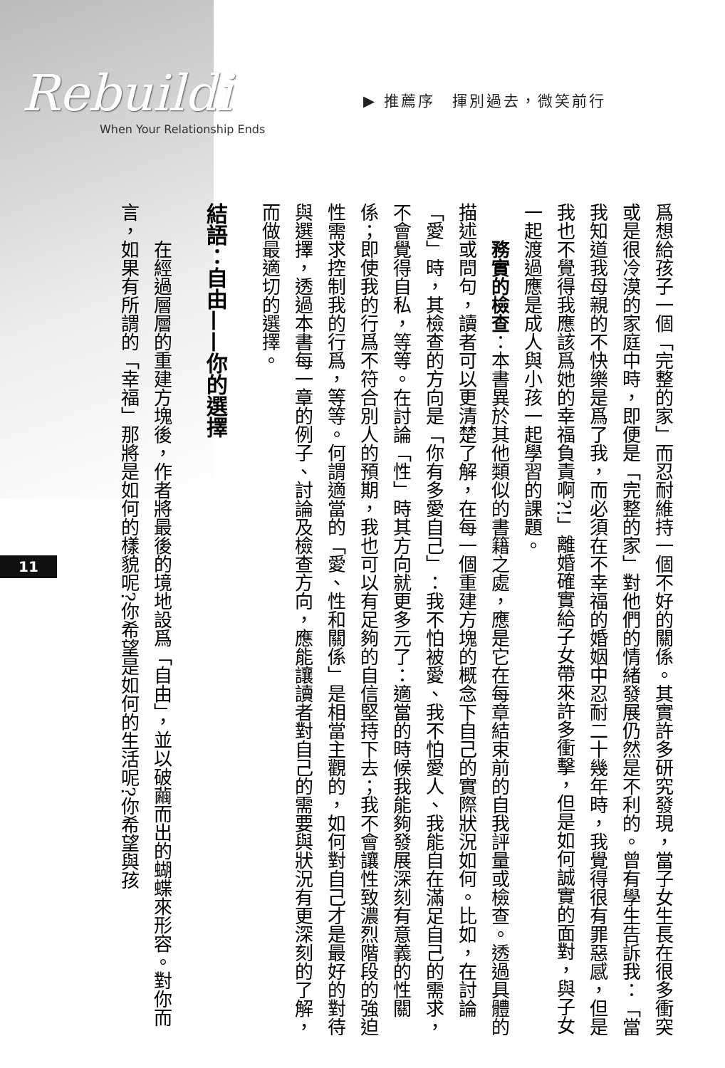Rebuildi
When Your Relationship Ends
▶ 推薦序　揮別過去，微笑前行
爲想給孩子一個「完整的家」而忍耐維持一個不好的關係。其實許多研究發現，當子女生長在很多衝突或是很冷漠的家庭中時，即便是「完整的家」對他們的情緒發展仍然是不利的。曾有學生告訴我：「當我知道我母親的不快樂是爲了我，而必須在不幸福的婚姻中忍耐二十幾年時，我覺得很有罪惡感，但是我也不覺得我應該爲她的幸福負責啊?!」離婚確實給子女帶來許多衝擊，但是如何誠實的面對，與子女一起渡過應是成人與小孩一起學習的課題。
務實的檢查：本書異於其他類似的書籍之處，應是它在每章結束前的自我評量或檢查。透過具體的描述或問句，讀者可以更清楚了解，在每一個重建方塊的概念下自己的實際狀況如何。比如，在討論「愛」時，其檢查的方向是「你有多愛自己」：我不怕被愛、我不怕愛人、我能自在滿足自己的需求，不會覺得自私，等等。在討論「性」時其方向就更多元了：適當的時候我能夠發展深刻有意義的性關係；即使我的行爲不符合別人的預期，我也可以有足夠的自信堅持下去；我不會讓性致濃烈階段的強迫性需求控制我的行爲，等等。何謂適當的「愛、性和關係」是相當主觀的，如何對自己才是最好的對待與選擇，透過本書每一章的例子、討論及檢查方向，應能讓讀者對自己的需要與狀況有更深刻的了解，而做最適切的選擇。
結語：自由——你的選擇
在經過層層的重建方塊後，作者將最後的境地設爲「自由」，並以破繭而出的蝴蝶來形容。對你而言，如果有所謂的「幸福」那將是如何的樣貌呢?你希望是如何的生活呢?你希望與孩
11